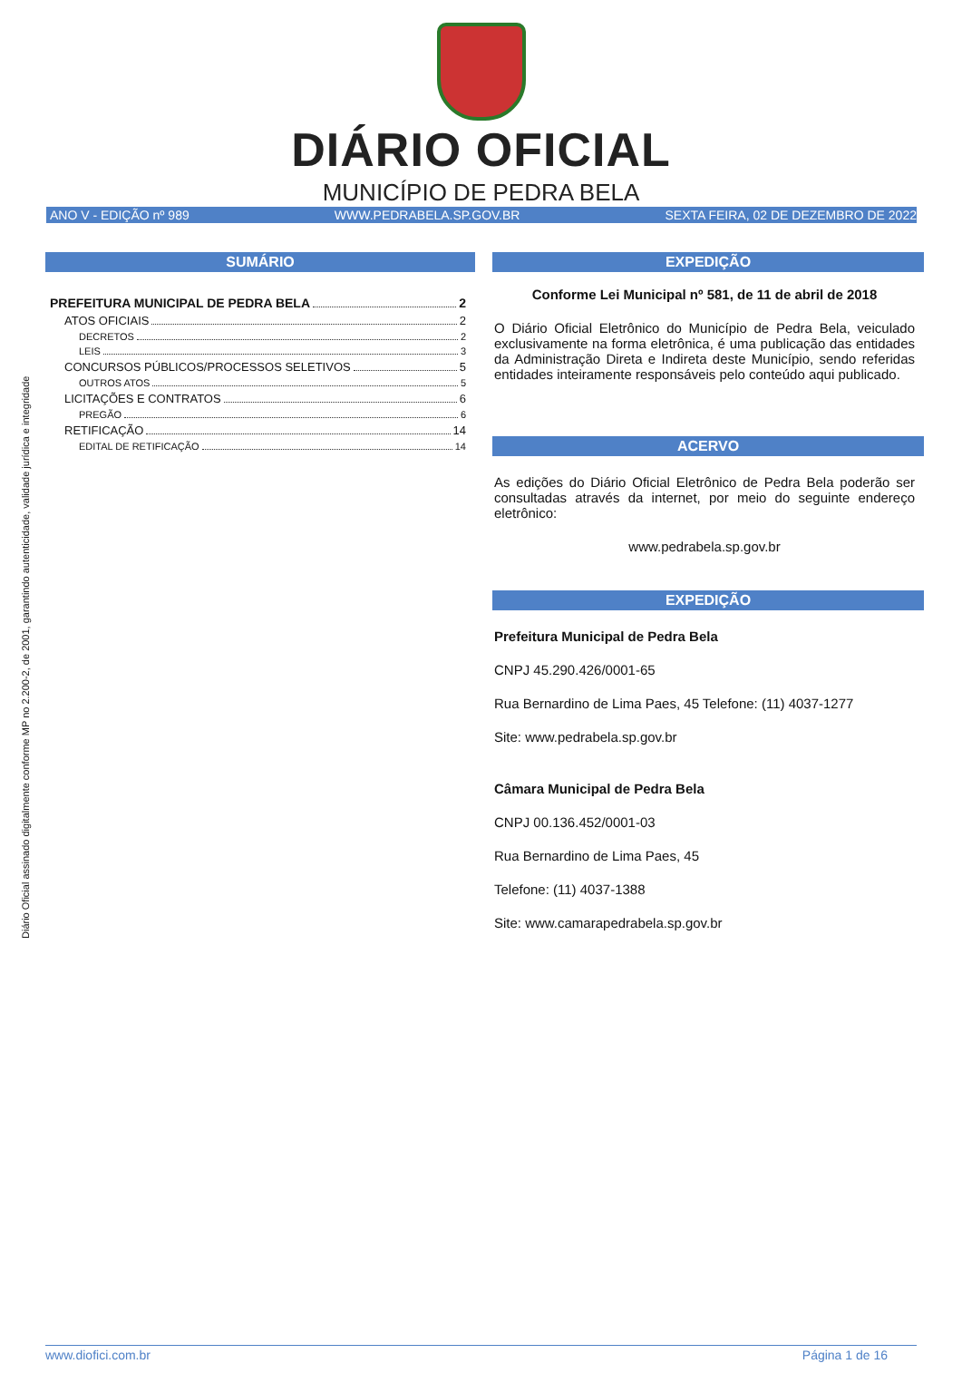Diário Oficial assinado digitalmente conforme MP no 2.200-2, de 2001, garantindo autenticidade, validade jurídica e integridade
DIÁRIO OFICIAL
MUNICÍPIO DE PEDRA BELA
ANO V - EDIÇÃO nº 989 WWW.PEDRABELA.SP.GOV.BR SEXTA FEIRA, 02 DE DEZEMBRO DE 2022
SUMÁRIO
PREFEITURA MUNICIPAL DE PEDRA BELA 2
ATOS OFICIAIS 2
DECRETOS 2
LEIS 3
CONCURSOS PÚBLICOS/PROCESSOS SELETIVOS 5
OUTROS ATOS 5
LICITAÇÕES E CONTRATOS 6
PREGÃO 6
RETIFICAÇÃO 14
EDITAL DE RETIFICAÇÃO 14
EXPEDIÇÃO
Conforme Lei Municipal nº 581, de 11 de abril de 2018
O Diário Oficial Eletrônico do Município de Pedra Bela, veiculado exclusivamente na forma eletrônica, é uma publicação das entidades da Administração Direta e Indireta deste Município, sendo referidas entidades inteiramente responsáveis pelo conteúdo aqui publicado.
ACERVO
As edições do Diário Oficial Eletrônico de Pedra Bela poderão ser consultadas através da internet, por meio do seguinte endereço eletrônico:
www.pedrabela.sp.gov.br
EXPEDIÇÃO
Prefeitura Municipal de Pedra Bela
CNPJ 45.290.426/0001-65
Rua Bernardino de Lima Paes, 45 Telefone: (11) 4037-1277
Site: www.pedrabela.sp.gov.br
Câmara Municipal de Pedra Bela
CNPJ 00.136.452/0001-03
Rua Bernardino de Lima Paes, 45
Telefone: (11) 4037-1388
Site: www.camarapedrabela.sp.gov.br
www.diofici.com.br Página 1 de 16